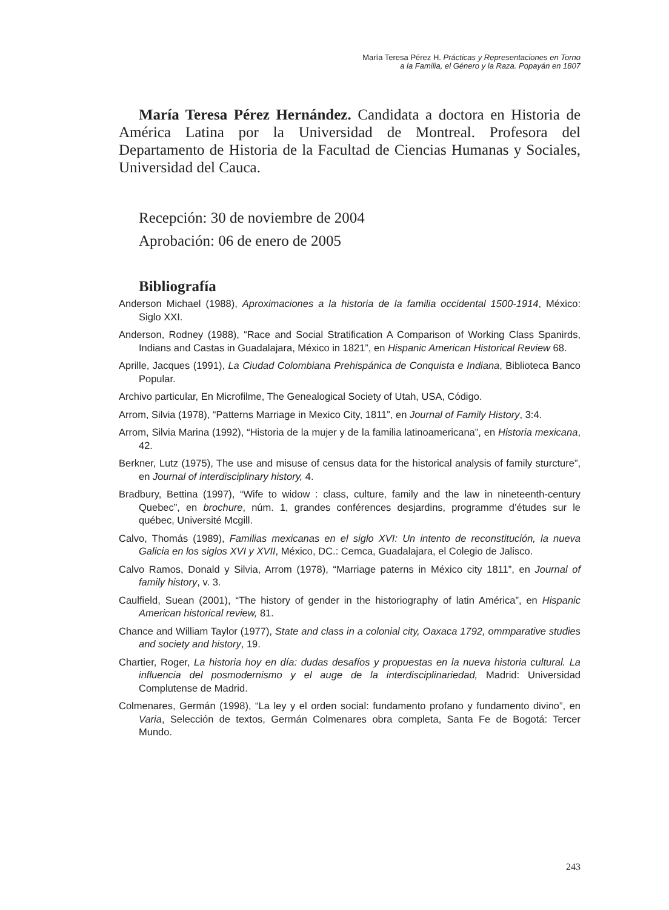María Teresa Pérez H. Prácticas y Representaciones en Torno
a la Familia, el Género y la Raza. Popayán en 1807
María Teresa Pérez Hernández. Candidata a doctora en Historia de América Latina por la Universidad de Montreal. Profesora del Departamento de Historia de la Facultad de Ciencias Humanas y Sociales, Universidad del Cauca.
Recepción: 30 de noviembre de 2004
Aprobación: 06 de enero de 2005
Bibliografía
Anderson Michael (1988), Aproximaciones a la historia de la familia occidental 1500-1914, México: Siglo XXI.
Anderson, Rodney (1988), “Race and Social Stratification A Comparison of Working Class Spanirds, Indians and Castas in Guadalajara, México in 1821”, en Hispanic American Historical Review 68.
Aprille, Jacques (1991), La Ciudad Colombiana Prehispánica de Conquista e Indiana, Biblioteca Banco Popular.
Archivo particular, En Microfilme, The Genealogical Society of Utah, USA, Código.
Arrom, Silvia (1978), “Patterns Marriage in Mexico City, 1811”, en Journal of Family History, 3:4.
Arrom, Silvia Marina (1992), “Historia de la mujer y de la familia latinoamericana”, en Historia mexicana, 42.
Berkner, Lutz (1975), The use and misuse of census data for the historical analysis of family sturcture”, en Journal of interdisciplinary history, 4.
Bradbury, Bettina (1997), “Wife to widow : class, culture, family and the law in nineteenth-century Quebec”, en brochure, núm. 1, grandes conférences desjardins, programme d’études sur le québec, Université Mcgill.
Calvo, Thomás (1989), Familias mexicanas en el siglo XVI: Un intento de reconstitución, la nueva Galicia en los siglos XVI y XVII, México, DC.: Cemca, Guadalajara, el Colegio de Jalisco.
Calvo Ramos, Donald y Silvia, Arrom (1978), “Marriage paterns in México city 1811”, en Journal of family history, v. 3.
Caulfield, Suean (2001), “The history of gender in the historiography of latin América”, en Hispanic American historical review, 81.
Chance and William Taylor (1977), State and class in a colonial city, Oaxaca 1792, ommparative studies and society and history, 19.
Chartier, Roger, La historia hoy en día: dudas desafíos y propuestas en la nueva historia cultural. La influencia del posmodernismo y el auge de la interdisciplinariedad, Madrid: Universidad Complutense de Madrid.
Colmenares, Germán (1998), “La ley y el orden social: fundamento profano y fundamento divino”, en Varia, Selección de textos, Germán Colmenares obra completa, Santa Fe de Bogotá: Tercer Mundo.
243